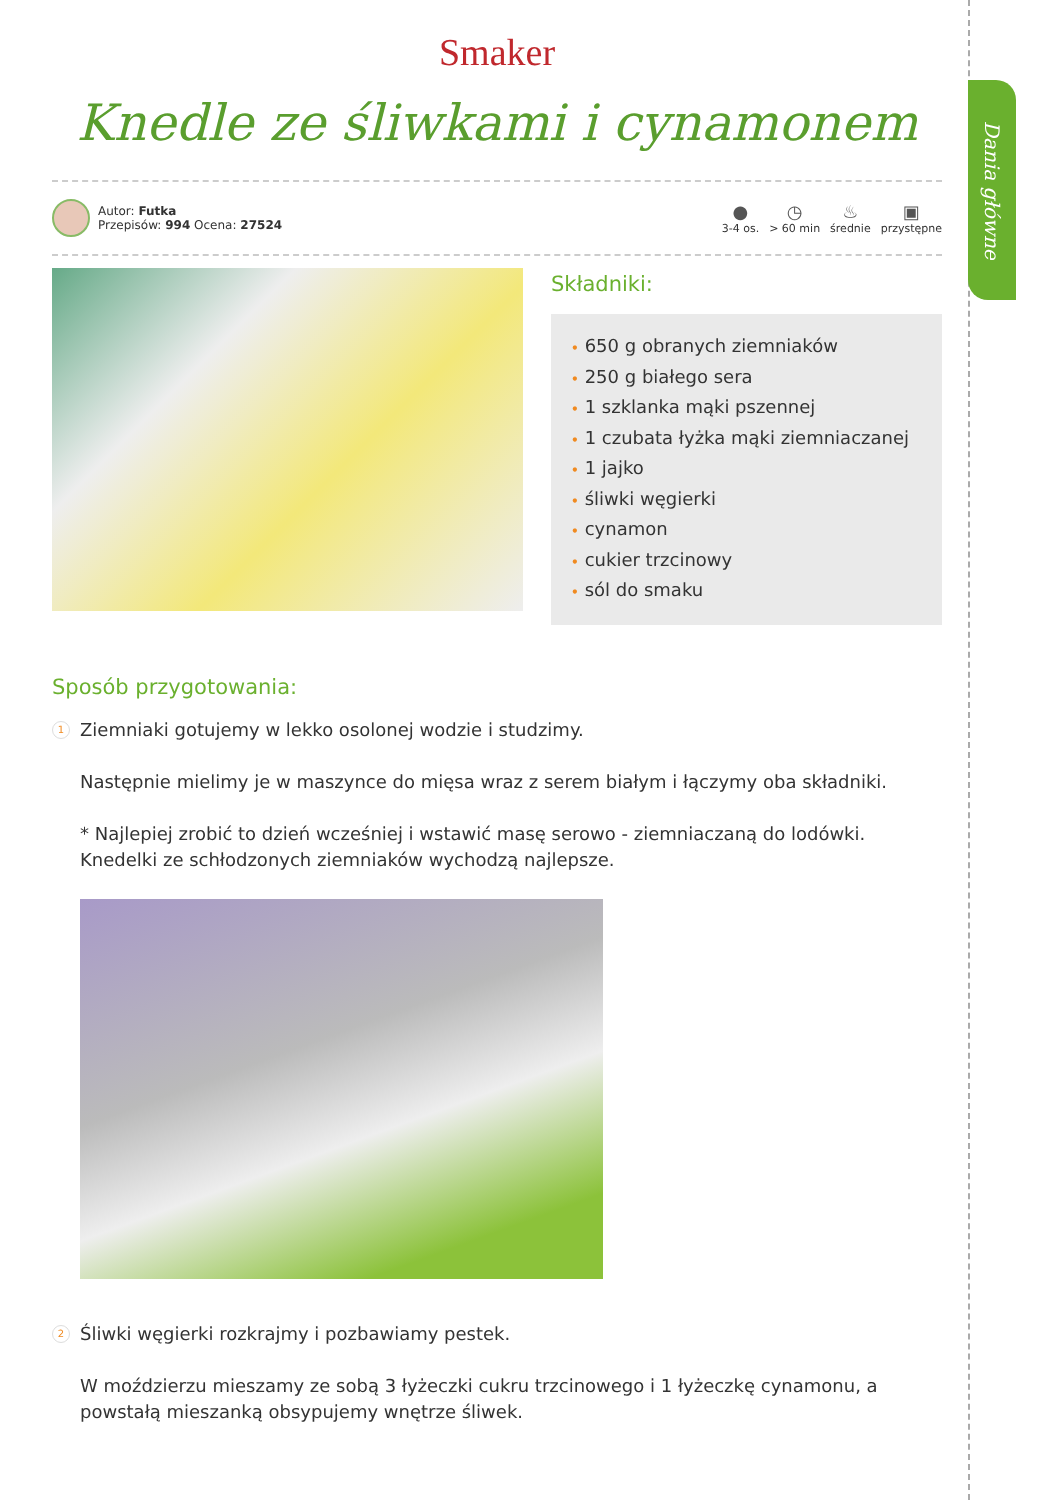Dania główne
Smaker
Knedle ze śliwkami i cynamonem
Autor: Futka
Przepisów: 994 Ocena: 27524
●
3-4 os.
◷
> 60 min
♨
średnie
▣
przystępne
Składniki:
• 650 g obranych ziemniaków
• 250 g białego sera
• 1 szklanka mąki pszennej
• 1 czubata łyżka mąki ziemniaczanej
• 1 jajko
• śliwki węgierki
• cynamon
• cukier trzcinowy
• sól do smaku
Sposób przygotowania:
1
Ziemniaki gotujemy w lekko osolonej wodzie i studzimy.
Następnie mielimy je w maszynce do mięsa wraz z serem białym i łączymy oba składniki.
* Najlepiej zrobić to dzień wcześniej i wstawić masę serowo - ziemniaczaną do lodówki. Knedelki ze schłodzonych ziemniaków wychodzą najlepsze.
2
Śliwki węgierki rozkrajmy i pozbawiamy pestek.
W moździerzu mieszamy ze sobą 3 łyżeczki cukru trzcinowego i 1 łyżeczkę cynamonu, a powstałą mieszanką obsypujemy wnętrze śliwek.